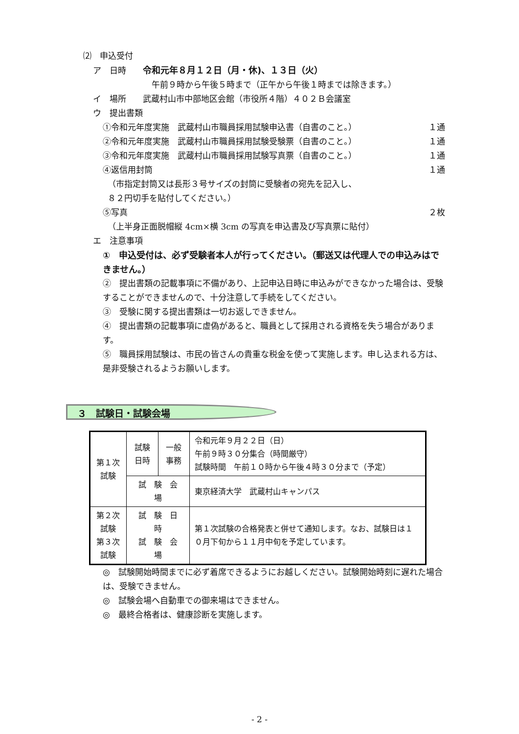⑵　申込受付
ア　日時　　令和元年８月１２日（月・休)、１３日（火）
午前９時から午後５時まで（正午から午後１時までは除きます。）
イ　場所　　武蔵村山市中部地区会館（市役所４階）４０２Ｂ会議室
ウ　提出書類
①令和元年度実施　武蔵村山市職員採用試験申込書（自書のこと。）
１通
②令和元年度実施　武蔵村山市職員採用試験受験票（自書のこと。）
１通
③令和元年度実施　武蔵村山市職員採用試験写真票（自書のこと。）
１通
④返信用封筒 １通
（市指定封筒又は長形３号サイズの封筒に受験者の宛先を記入し、
８２円切手を貼付してください。）
⑤写真 ２枚
（上半身正面脱帽縦 4cm×横 3cm の写真を申込書及び写真票に貼付）
エ　注意事項
①　申込受付は、必ず受験者本人が行ってください。（郵送又は代理人での申込みはできません。）
②　提出書類の記載事項に不備があり、上記申込日時に申込みができなかった場合は、受験することができませんので、十分注意して手続をしてください。
③　受験に関する提出書類は一切お返しできません。
④　提出書類の記載事項に虚偽があると、職員として採用される資格を失う場合があります。
⑤　職員採用試験は、市民の皆さんの貴重な税金を使って実施します。申し込まれる方は、是非受験されるようお願いします。
３　試験日・試験会場
| 第１次試験 | 試験日時 | 一般事務 | 令和元年９月２２日（日） 午前９時３０分集合（時間厳守） 試験時間 午前１０時から午後４時３０分まで（予定） |
| | 試 験 会 場 | | 東京経済大学 武蔵村山キャンパス |
| 第２次試験 第３次試験 | 試 験 日 時 試 験 会 場 | | 第１次試験の合格発表と併せて通知します。なお、試験日は１０月下旬から１１月中旬を予定しています。 |
◎　試験開始時間までに必ず着席できるようにお越しください。試験開始時刻に遅れた場合は、受験できません。
◎　試験会場へ自動車での御来場はできません。
◎　最終合格者は、健康診断を実施します。
- 2 -